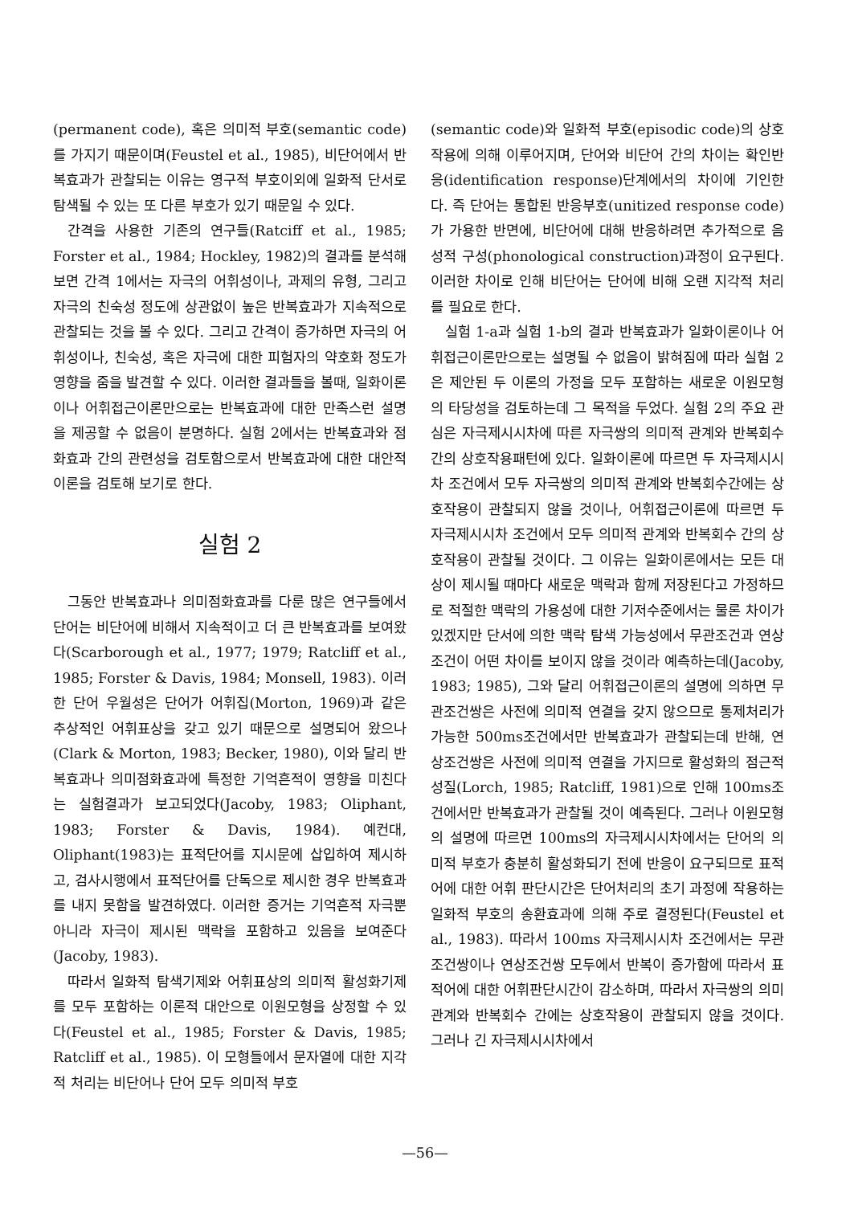(permanent code), 혹은 의미적 부호(semantic code)를 가지기 때문이며(Feustel et al., 1985), 비단어에서 반복효과가 관찰되는 이유는 영구적 부호이외에 일화적 단서로 탐색될 수 있는 또 다른 부호가 있기 때문일 수 있다.
간격을 사용한 기존의 연구들(Ratciff et al., 1985; Forster et al., 1984; Hockley, 1982)의 결과를 분석해 보면 간격 1에서는 자극의 어휘성이나, 과제의 유형, 그리고 자극의 친숙성 정도에 상관없이 높은 반복효과가 지속적으로 관찰되는 것을 볼 수 있다. 그리고 간격이 증가하면 자극의 어휘성이나, 친숙성, 혹은 자극에 대한 피험자의 약호화 정도가 영향을 줌을 발견할 수 있다. 이러한 결과들을 볼때, 일화이론이나 어휘접근이론만으로는 반복효과에 대한 만족스런 설명을 제공할 수 없음이 분명하다. 실험 2에서는 반복효과와 점화효과 간의 관련성을 검토함으로서 반복효과에 대한 대안적 이론을 검토해 보기로 한다.
실험 2
그동안 반복효과나 의미점화효과를 다룬 많은 연구들에서 단어는 비단어에 비해서 지속적이고 더 큰 반복효과를 보여왔다(Scarborough et al., 1977; 1979; Ratcliff et al., 1985; Forster & Davis, 1984; Monsell, 1983). 이러한 단어 우월성은 단어가 어휘집(Morton, 1969)과 같은 추상적인 어휘표상을 갖고 있기 때문으로 설명되어 왔으나(Clark & Morton, 1983; Becker, 1980), 이와 달리 반복효과나 의미점화효과에 특정한 기억흔적이 영향을 미친다는 실험결과가 보고되었다(Jacoby, 1983; Oliphant, 1983; Forster & Davis, 1984). 예컨대, Oliphant(1983)는 표적단어를 지시문에 삽입하여 제시하고, 검사시행에서 표적단어를 단독으로 제시한 경우 반복효과를 내지 못함을 발견하였다. 이러한 증거는 기억흔적 자극뿐아니라 자극이 제시된 맥락을 포함하고 있음을 보여준다(Jacoby, 1983).
따라서 일화적 탐색기제와 어휘표상의 의미적 활성화기제를 모두 포함하는 이론적 대안으로 이원모형을 상정할 수 있다(Feustel et al., 1985; Forster & Davis, 1985; Ratcliff et al., 1985). 이 모형들에서 문자열에 대한 지각적 처리는 비단어나 단어 모두 의미적 부호
(semantic code)와 일화적 부호(episodic code)의 상호작용에 의해 이루어지며, 단어와 비단어 간의 차이는 확인반응(identification response)단계에서의 차이에 기인한다. 즉 단어는 통합된 반응부호(unitized response code)가 가용한 반면에, 비단어에 대해 반응하려면 추가적으로 음성적 구성(phonological construction)과정이 요구된다. 이러한 차이로 인해 비단어는 단어에 비해 오랜 지각적 처리를 필요로 한다.
실험 1-a과 실험 1-b의 결과 반복효과가 일화이론이나 어휘접근이론만으로는 설명될 수 없음이 밝혀짐에 따라 실험 2은 제안된 두 이론의 가정을 모두 포함하는 새로운 이원모형의 타당성을 검토하는데 그 목적을 두었다. 실험 2의 주요 관심은 자극제시시차에 따른 자극쌍의 의미적 관계와 반복회수간의 상호작용패턴에 있다. 일화이론에 따르면 두 자극제시시차 조건에서 모두 자극쌍의 의미적 관계와 반복회수간에는 상호작용이 관찰되지 않을 것이나, 어휘접근이론에 따르면 두 자극제시시차 조건에서 모두 의미적 관계와 반복회수 간의 상호작용이 관찰될 것이다. 그 이유는 일화이론에서는 모든 대상이 제시될 때마다 새로운 맥락과 함께 저장된다고 가정하므로 적절한 맥락의 가용성에 대한 기저수준에서는 물론 차이가 있겠지만 단서에 의한 맥락 탐색 가능성에서 무관조건과 연상조건이 어떤 차이를 보이지 않을 것이라 예측하는데(Jacoby, 1983; 1985), 그와 달리 어휘접근이론의 설명에 의하면 무관조건쌍은 사전에 의미적 연결을 갖지 않으므로 통제처리가 가능한 500ms조건에서만 반복효과가 관찰되는데 반해, 연상조건쌍은 사전에 의미적 연결을 가지므로 활성화의 점근적 성질(Lorch, 1985; Ratcliff, 1981)으로 인해 100ms조건에서만 반복효과가 관찰될 것이 예측된다. 그러나 이원모형의 설명에 따르면 100ms의 자극제시시차에서는 단어의 의미적 부호가 충분히 활성화되기 전에 반응이 요구되므로 표적어에 대한 어휘 판단시간은 단어처리의 초기 과정에 작용하는 일화적 부호의 송환효과에 의해 주로 결정된다(Feustel et al., 1983). 따라서 100ms 자극제시시차 조건에서는 무관조건쌍이나 연상조건쌍 모두에서 반복이 증가함에 따라서 표적어에 대한 어휘판단시간이 감소하며, 따라서 자극쌍의 의미관계와 반복회수 간에는 상호작용이 관찰되지 않을 것이다. 그러나 긴 자극제시시차에서
—56—